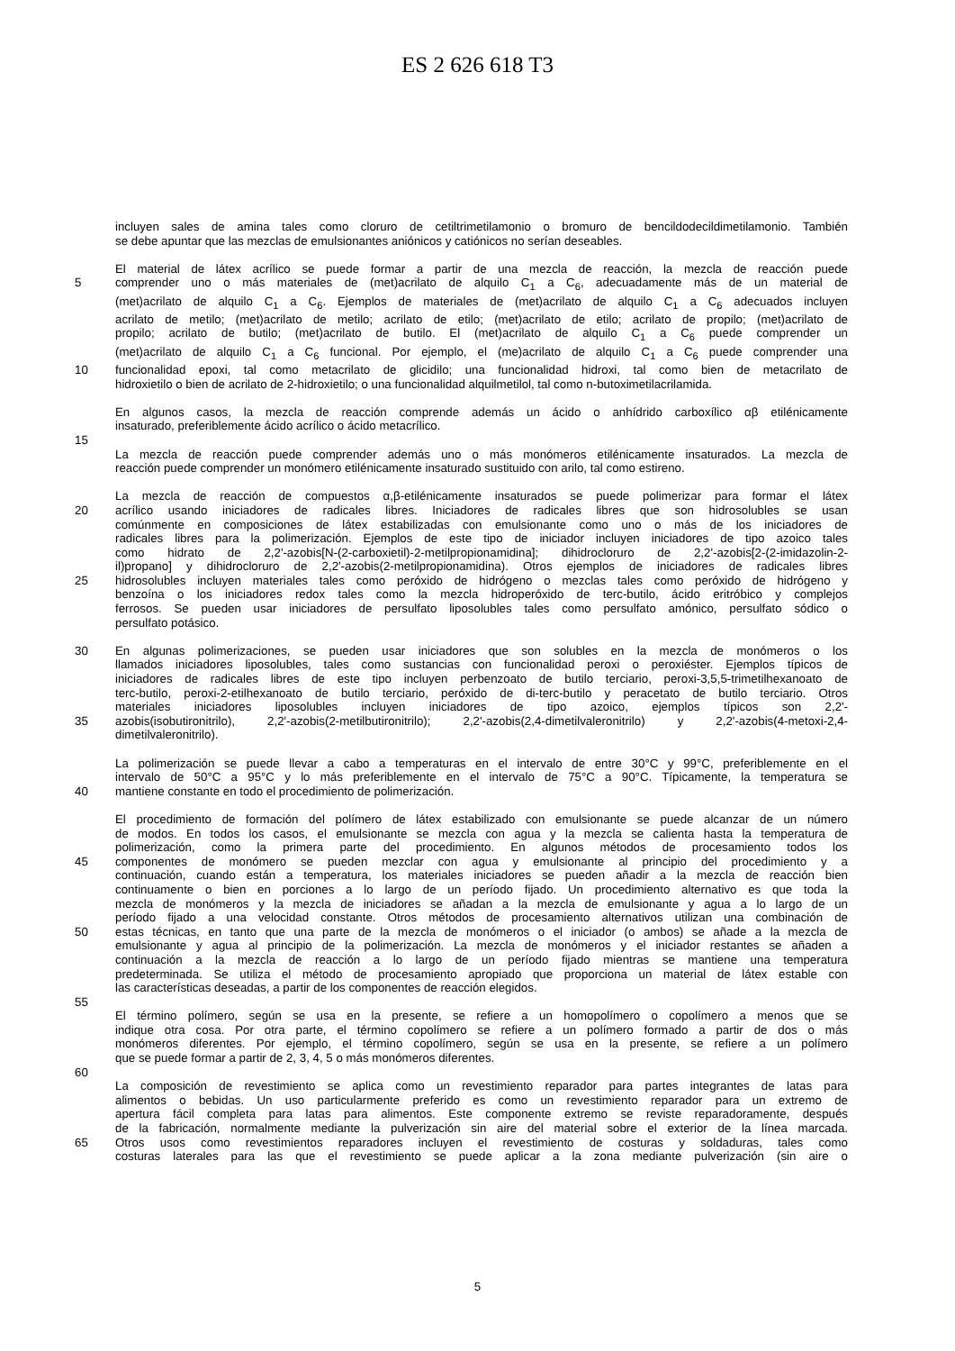ES 2 626 618 T3
incluyen sales de amina tales como cloruro de cetiltrimetilamonio o bromuro de bencildodecildimetilamonio. También
se debe apuntar que las mezclas de emulsionantes aniónicos y catiónicos no serían deseables.
El material de látex acrílico se puede formar a partir de una mezcla de reacción, la mezcla de reacción puede
5 comprender uno o más materiales de (met)acrilato de alquilo C<sub>1</sub> a C<sub>6</sub>, adecuadamente más de un material de
(met)acrilato de alquilo C<sub>1</sub> a C<sub>6</sub>. Ejemplos de materiales de (met)acrilato de alquilo C<sub>1</sub> a C<sub>6</sub> adecuados incluyen
acrilato de metilo; (met)acrilato de metilo; acrilato de etilo; (met)acrilato de etilo; acrilato de propilo; (met)acrilato de
propilo; acrilato de butilo; (met)acrilato de butilo. El (met)acrilato de alquilo C<sub>1</sub> a C<sub>6</sub> puede comprender un
(met)acrilato de alquilo C<sub>1</sub> a C<sub>6</sub> funcional. Por ejemplo, el (me)acrilato de alquilo C<sub>1</sub> a C<sub>6</sub> puede comprender una
10 funcionalidad epoxi, tal como metacrilato de glicidilo; una funcionalidad hidroxi, tal como bien de metacrilato de
hidroxietilo o bien de acrilato de 2-hidroxietilo; o una funcionalidad alquilmetilol, tal como n-butoximetilacrilamida.
En algunos casos, la mezcla de reacción comprende además un ácido o anhídrido carboxílico αβ etilénicamente
insaturado, preferiblemente ácido acrílico o ácido metacrílico.
15
La mezcla de reacción puede comprender además uno o más monómeros etilénicamente insaturados. La mezcla de
reacción puede comprender un monómero etilénicamente insaturado sustituido con arilo, tal como estireno.
La mezcla de reacción de compuestos α,β-etilénicamente insaturados se puede polimerizar para formar el látex
20 acrílico usando iniciadores de radicales libres. Iniciadores de radicales libres que son hidrosolubles se usan
comúnmente en composiciones de látex estabilizadas con emulsionante como uno o más de los iniciadores de
radicales libres para la polimerización. Ejemplos de este tipo de iniciador incluyen iniciadores de tipo azoico tales
como hidrato de 2,2'-azobis[N-(2-carboxietil)-2-metilpropionamidina]; dihidrocloruro de 2,2'-azobis[2-(2-imidazolin-2-
il)propano] y dihidrocloruro de 2,2'-azobis(2-metilpropionamidina). Otros ejemplos de iniciadores de radicales libres
25 hidrosolubles incluyen materiales tales como peróxido de hidrógeno o mezclas tales como peróxido de hidrógeno y
benzoína o los iniciadores redox tales como la mezcla hidroperóxido de terc-butilo, ácido eritróbico y complejos
ferrosos. Se pueden usar iniciadores de persulfato liposolubles tales como persulfato amónico, persulfato sódico o
persulfato potásico.
30 En algunas polimerizaciones, se pueden usar iniciadores que son solubles en la mezcla de monómeros o los
llamados iniciadores liposolubles, tales como sustancias con funcionalidad peroxi o peroxiéster. Ejemplos típicos de
iniciadores de radicales libres de este tipo incluyen perbenzoato de butilo terciario, peroxi-3,5,5-trimetilhexanoato de
terc-butilo, peroxi-2-etilhexanoato de butilo terciario, peróxido de di-terc-butilo y peracetato de butilo terciario. Otros
materiales iniciadores liposolubles incluyen iniciadores de tipo azoico, ejemplos típicos son 2,2'-
35 azobis(isobutironitrilo), 2,2'-azobis(2-metilbutironitrilo); 2,2'-azobis(2,4-dimetilvaleronitrilo) y 2,2'-azobis(4-metoxi-2,4-
dimetilvaleronitrilo).
La polimerización se puede llevar a cabo a temperaturas en el intervalo de entre 30°C y 99°C, preferiblemente en el
intervalo de 50°C a 95°C y lo más preferiblemente en el intervalo de 75°C a 90°C. Típicamente, la temperatura se
40 mantiene constante en todo el procedimiento de polimerización.
El procedimiento de formación del polímero de látex estabilizado con emulsionante se puede alcanzar de un número
de modos. En todos los casos, el emulsionante se mezcla con agua y la mezcla se calienta hasta la temperatura de
polimerización, como la primera parte del procedimiento. En algunos métodos de procesamiento todos los
45 componentes de monómero se pueden mezclar con agua y emulsionante al principio del procedimiento y a
continuación, cuando están a temperatura, los materiales iniciadores se pueden añadir a la mezcla de reacción bien
continuamente o bien en porciones a lo largo de un período fijado. Un procedimiento alternativo es que toda la
mezcla de monómeros y la mezcla de iniciadores se añadan a la mezcla de emulsionante y agua a lo largo de un
período fijado a una velocidad constante. Otros métodos de procesamiento alternativos utilizan una combinación de
50 estas técnicas, en tanto que una parte de la mezcla de monómeros o el iniciador (o ambos) se añade a la mezcla de
emulsionante y agua al principio de la polimerización. La mezcla de monómeros y el iniciador restantes se añaden a
continuación a la mezcla de reacción a lo largo de un período fijado mientras se mantiene una temperatura
predeterminada. Se utiliza el método de procesamiento apropiado que proporciona un material de látex estable con
las características deseadas, a partir de los componentes de reacción elegidos.
55
El término polímero, según se usa en la presente, se refiere a un homopolímero o copolímero a menos que se
indique otra cosa. Por otra parte, el término copolímero se refiere a un polímero formado a partir de dos o más
monómeros diferentes. Por ejemplo, el término copolímero, según se usa en la presente, se refiere a un polímero
que se puede formar a partir de 2, 3, 4, 5 o más monómeros diferentes.
60
La composición de revestimiento se aplica como un revestimiento reparador para partes integrantes de latas para
alimentos o bebidas. Un uso particularmente preferido es como un revestimiento reparador para un extremo de
apertura fácil completa para latas para alimentos. Este componente extremo se reviste reparadoramente, después
de la fabricación, normalmente mediante la pulverización sin aire del material sobre el exterior de la línea marcada.
65 Otros usos como revestimientos reparadores incluyen el revestimiento de costuras y soldaduras, tales como
costuras laterales para las que el revestimiento se puede aplicar a la zona mediante pulverización (sin aire o
5